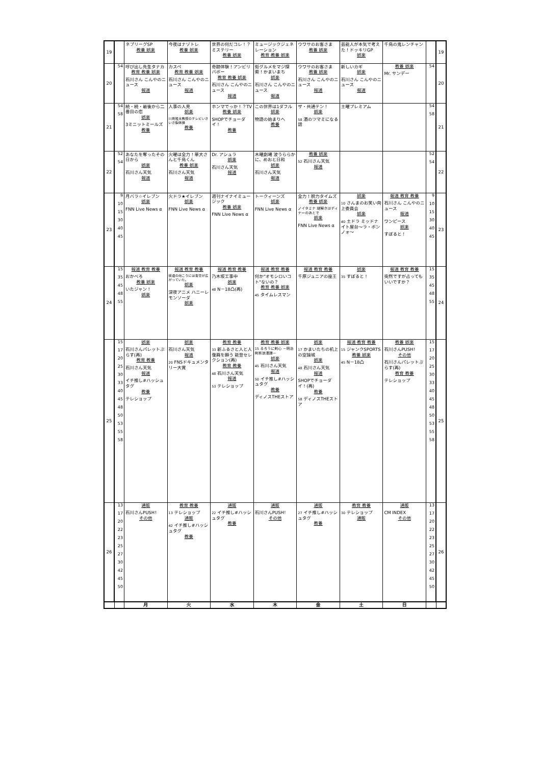| 19 | | ネプリーグSP 教養 娯楽 | 今夜はナゾトレ 教養 娯楽 | 世界の何だコレ！？ミステリー 教養 娯楽 | ミュージックジェネレーション 教育 教養 娯楽 | ウワサのお客さま 教養 娯楽 | 芸能人が本気で考えた！ドッキリGP 娯楽 | 千鳥の鬼レンチャン | | 19 |
| 20 | 54 | 呼び出し先生タナカ 教育 教養 娯楽 石川さん こんやのニュース 報道 | カスペ 教育 教養 娯楽 石川さん こんやのニュース 報道 | 奇跡体験！アンビリバボー 教育 教養 娯楽 石川さん こんやのニュース 報道 | 街グルメをマジ探索！かまいまち 娯楽 石川さん こんやのニュース 報道 | ウワサのお客さま 教養 娯楽 石川さん こんやのニュース 報道 | 新しいカギ 娯楽 石川さん こんやのニュース 報道 | 教養 娯楽 Mr. サンデー | 54 | 20 |
| 21 | 54 58 | 続・続・最後から二番目の恋 娯楽 3ミニットミールズ 教養 | 人事の人見 娯楽 川島隆太教授のテレビいきいき脳体操 教養 | ホンマでっか！？TV 教養 娯楽 SHOPでチョーダイ！ 教養 | この世界は1ダフル 娯楽 物語の始まりへ 教養 | ザ・共通テン！ 娯楽 58 酒のツマミになる話 | 土曜プレミアム | | 54 58 | 21 |
| 22 | 52 54 | あなたを奪ったその日から 娯楽 石川さん天気 報道 | 火曜は全力！華大さんと千鳥くん 教養 娯楽 石川さん天気 報道 | Dr. アシュラ 娯楽 石川さん天気 報道 | 木曜劇場 波うららかに、めおと日和 娯楽 石川さん天気 報道 | 教養 娯楽 52 石川さん天気 報道 | | | 52 54 | 22 |
| 23 | 9 10 15 30 40 45 | 月バラ☆イレブン 娯楽 FNN Live News α | 火ドラ★イレブン 娯楽 FNN Live News α | 週刊ナイナイミュージック 教養 娯楽 FNN Live News α | トークィーンズ 娯楽 FNN Live News α | 全力！脱力タイムズ 教養 娯楽 ノイタミナ 謎解きはディナーのあとで 娯楽 FNN Live News α | 娯楽 10 さんまのお笑い向上委員会 娯楽 40 土ドラ ミッドナイト屋台～ラ・ボンノォ～ | 報道 教育 教養 石川さん こんやのニュース 報道 ワンピース 娯楽 すぽると！ | 9 10 15 30 40 45 | 23 |
| 24 | 15 35 45 48 55 | 報道 教育 教養 おかべろ 教養 娯楽 いたジャン！ 娯楽 | 報道 教育 教養 坂道の向こうには青空が広がっていた。 娯楽 深夜アニメ ハニーレモンソーダ 娯楽 | 報道 教育 教養 乃木坂工事中 娯楽 48 N－18凸(再) | 報道 教育 教養 何か"オモシロいコト"ないの？ 教育 教養 娯楽 45 タイムレスマン | 報道 教育 教養 千原ジュニアの座王 | 娯楽 35 すぽると！ | 報道 教育 教養 突然ですが占ってもいいですか？ | 15 35 45 48 55 | 24 |
| 25 | 15 17 20 25 30 33 40 45 48 50 53 55 58 | 娯楽 石川さんパレットぷらす(再) 教育 教養 石川さん天気 報道 イチ推し#ハッシュタグ 教養 テレショップ | 娯楽 石川さん天気 報道 20 FNSドキュメンタリー大賞 | 教育 教養 33 新ふるさと人と人 復興を願う 能登セレクション(再) 教育 教養 48 石川さん天気 報道 53 テレショップ | 教育 教養 娯楽 15 るろうに剣心 －明治剣客浪漫譚－ 娯楽 45 石川さん天気 報道 50 イチ推し#ハッシュタグ 教養 ディノスTHEストア | 娯楽 17 かまいたちの机上の空論城 娯楽 48 石川さん天気 報道 SHOPでチョーダイ！(再) 教養 58 ディノスTHEストア | 報道 教育 教養 15 ジャンクSPORTS 教養 娯楽 45 N－18凸 | 教養 娯楽 石川さんPUSH！ その他 石川さんパレットぷらす(再) 教育 教養 テレショップ | 15 17 20 25 30 33 40 45 48 50 53 55 58 | 25 |
| 26 | 13 17 20 22 23 25 27 30 42 45 50 | 通販 石川さんPUSH！ その他 | 教育 教養 13 テレショップ 通販 42 イチ推し#ハッシュタグ 教養 | 通販 22 イチ推し#ハッシュタグ 教養 | 通販 石川さんPUSH！ その他 | 通販 27 イチ推し#ハッシュタグ 教養 | 教育 教養 30 テレショップ 通販 | 通販 CM INDEX その他 | 13 17 20 22 23 25 27 30 42 45 50 | 26 |
| | | 月 | 火 | 水 | 木 | 金 | 土 | 日 | | |